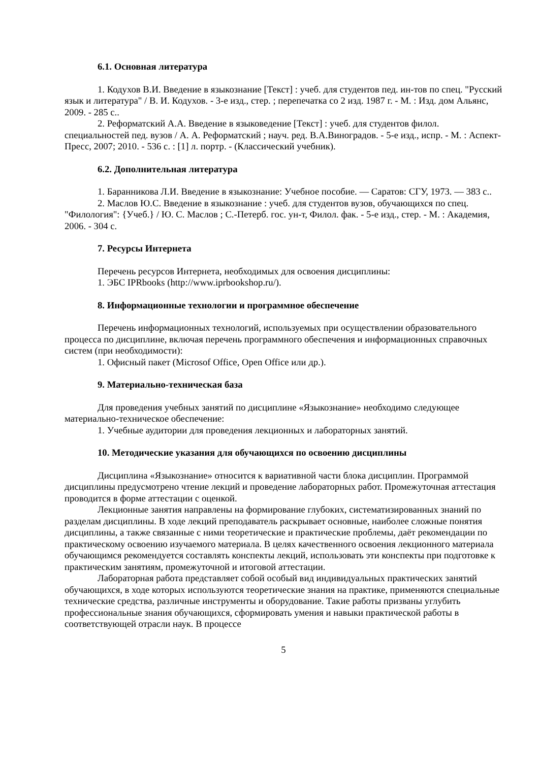6.1. Основная литература
1. Кодухов В.И. Введение в языкознание [Текст] : учеб. для студентов пед. ин-тов по спец. "Русский язык и литература" / В. И. Кодухов. - 3-е изд., стер. ; перепечатка со 2 изд. 1987 г. - М. : Изд. дом Альянс, 2009. - 285 с..
2. Реформатский А.А. Введение в языковедение [Текст] : учеб. для студентов филол. специальностей пед. вузов / А. А. Реформатский ; науч. ред. В.А.Виноградов. - 5-е изд., испр. - М. : Аспект-Пресс, 2007; 2010. - 536 с. : [1] л. портр. - (Классический учебник).
6.2. Дополнительная литература
1. Баранникова Л.И. Введение в языкознание: Учебное пособие. — Саратов: СГУ, 1973. — 383 с..
2. Маслов Ю.С. Введение в языкознание : учеб. для студентов вузов, обучающихся по спец. "Филология": {Учеб.} / Ю. С. Маслов ; С.-Петерб. гос. ун-т, Филол. фак. - 5-е изд., стер. - М. : Академия, 2006. - 304 с.
7. Ресурсы Интернета
Перечень ресурсов Интернета, необходимых для освоения дисциплины:
1. ЭБС IPRbooks (http://www.iprbookshop.ru/).
8. Информационные технологии и программное обеспечение
Перечень информационных технологий, используемых при осуществлении образовательного процесса по дисциплине, включая перечень программного обеспечения и информационных справочных систем (при необходимости):
1. Офисный пакет (Microsof Office, Open Office или др.).
9. Материально-техническая база
Для проведения учебных занятий по дисциплине «Языкознание» необходимо следующее материально-техническое обеспечение:
1. Учебные аудитории для проведения лекционных и лабораторных занятий.
10. Методические указания для обучающихся по освоению дисциплины
Дисциплина «Языкознание» относится к вариативной части блока дисциплин. Программой дисциплины предусмотрено чтение лекций и проведение лабораторных работ. Промежуточная аттестация проводится в форме аттестации с оценкой.
Лекционные занятия направлены на формирование глубоких, систематизированных знаний по разделам дисциплины. В ходе лекций преподаватель раскрывает основные, наиболее сложные понятия дисциплины, а также связанные с ними теоретические и практические проблемы, даёт рекомендации по практическому освоению изучаемого материала. В целях качественного освоения лекционного материала обучающимся рекомендуется составлять конспекты лекций, использовать эти конспекты при подготовке к практическим занятиям, промежуточной и итоговой аттестации.
Лабораторная работа представляет собой особый вид индивидуальных практических занятий обучающихся, в ходе которых используются теоретические знания на практике, применяются специальные технические средства, различные инструменты и оборудование. Такие работы призваны углубить профессиональные знания обучающихся, сформировать умения и навыки практической работы в соответствующей отрасли наук. В процессе
5